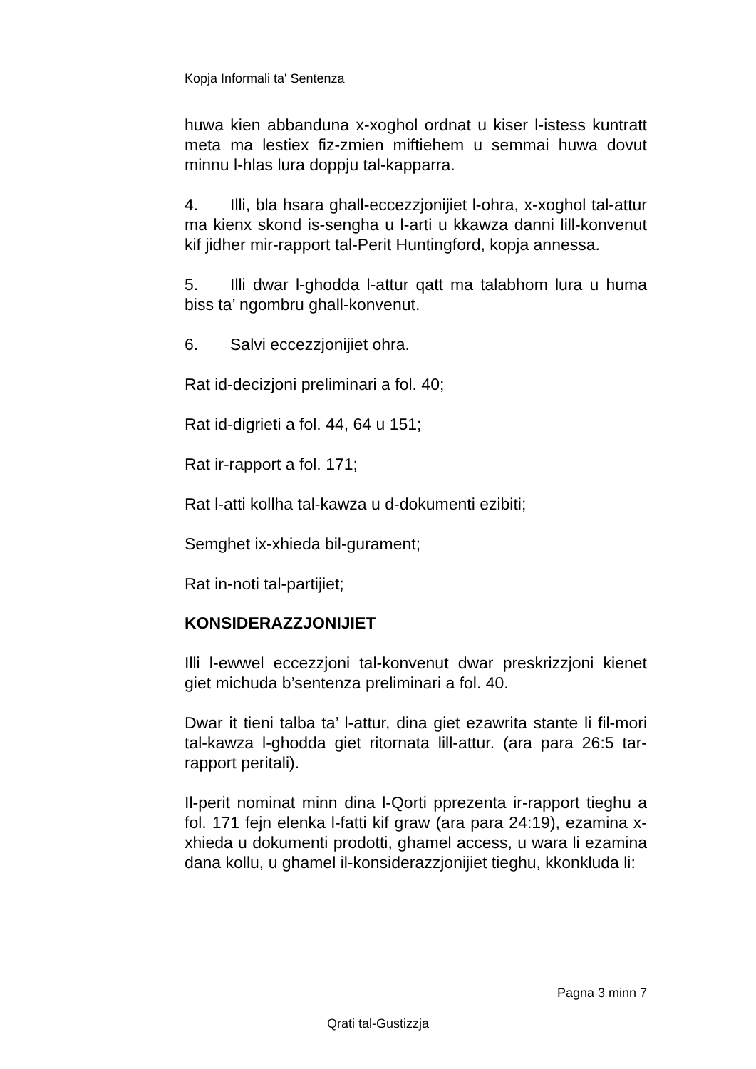Kopja Informali ta' Sentenza
huwa kien abbanduna x-xoghol ordnat u kiser l-istess kuntratt meta ma lestiex fiz-zmien miftiehem u semmai huwa dovut minnu l-hlas lura doppju tal-kapparra.
4. Illi, bla hsara ghall-eccezzjonijiet l-ohra, x-xoghol tal-attur ma kienx skond is-sengha u l-arti u kkawza danni lill-konvenut kif jidher mir-rapport tal-Perit Huntingford, kopja annessa.
5. Illi dwar l-ghodda l-attur qatt ma talabhom lura u huma biss ta’ ngombru ghall-konvenut.
6. Salvi eccezzjonijiet ohra.
Rat id-decizjoni preliminari a fol. 40;
Rat id-digrieti a fol. 44, 64 u 151;
Rat ir-rapport a fol. 171;
Rat l-atti kollha tal-kawza u d-dokumenti ezibiti;
Semghet ix-xhieda bil-gurament;
Rat in-noti tal-partijiet;
KONSIDERAZZJONIJIET
Illi l-ewwel eccezzjoni tal-konvenut dwar preskrizzjoni kienet giet michuda b’sentenza preliminari a fol. 40.
Dwar it tieni talba ta’ l-attur, dina giet ezawrita stante li fil-mori tal-kawza l-ghodda giet ritornata lill-attur. (ara para 26:5 tar-rapport peritali).
Il-perit nominat minn dina l-Qorti pprezenta ir-rapport tieghu a fol. 171 fejn elenka l-fatti kif graw (ara para 24:19), ezamina x-xhieda u dokumenti prodotti, ghamel access, u wara li ezamina dana kollu, u ghamel il-konsiderazzjonijiet tieghu, kkonkluda li:
Pagna 3 minn 7
Qrati tal-Gustizzja